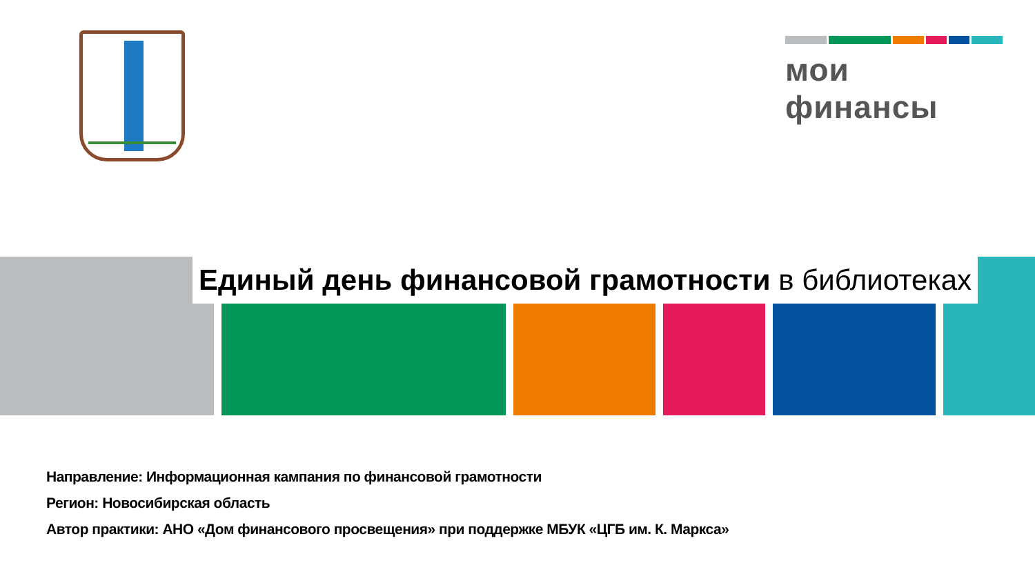мои финансы
Единый день финансовой грамотности в библиотеках
Направление: Информационная кампания по финансовой грамотности
Регион: Новосибирская область
Автор практики: АНО «Дом финансового просвещения» при поддержке МБУК «ЦГБ им. К. Маркса»